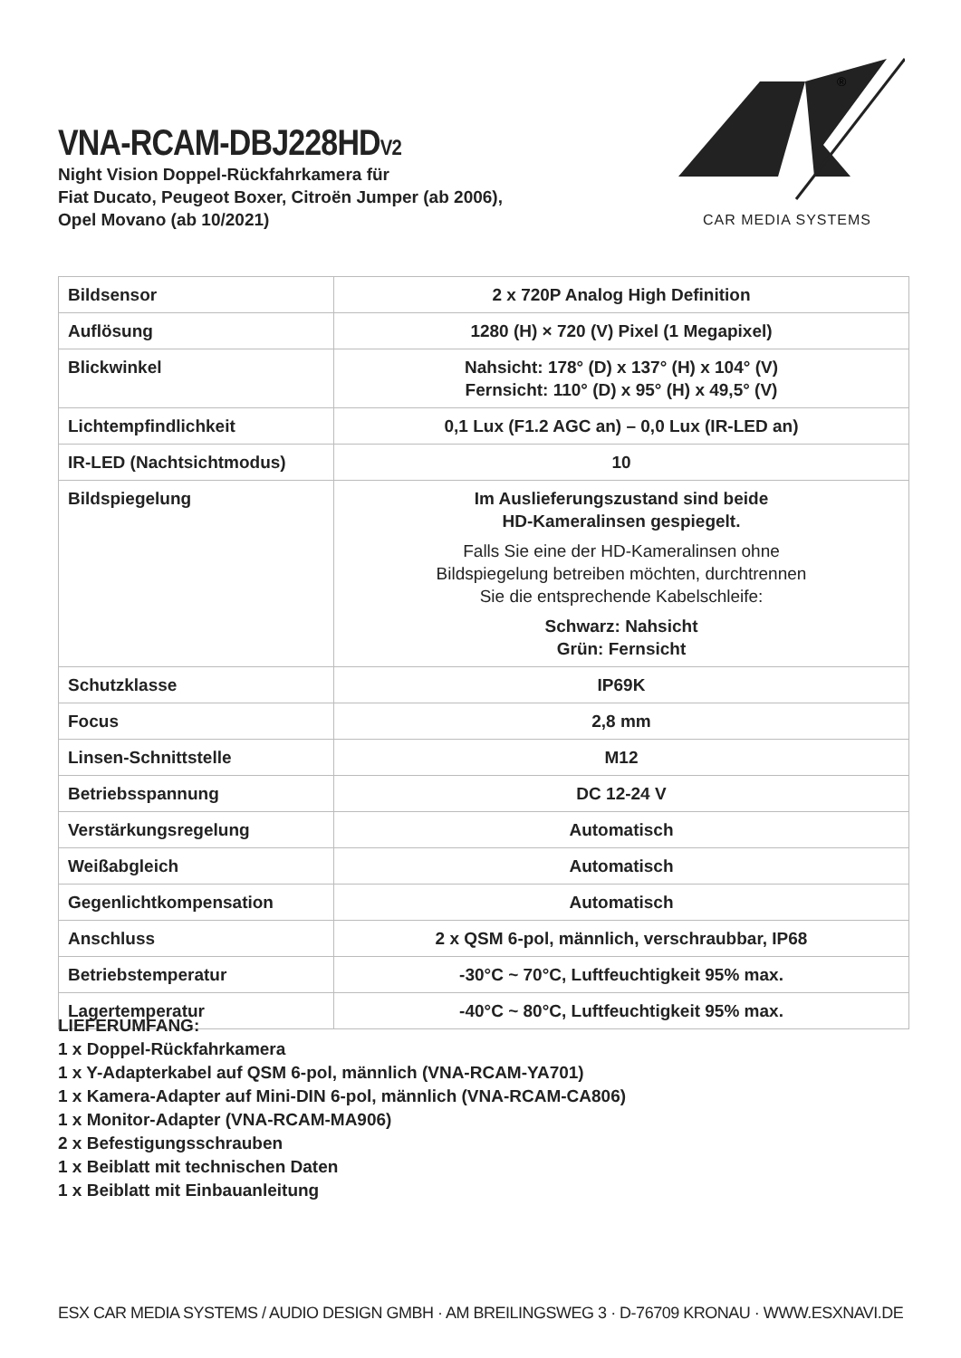VNA-RCAM-DBJ228HDV2
Night Vision Doppel-Rückfahrkamera für
Fiat Ducato, Peugeot Boxer, Citroën Jumper (ab 2006),
Opel Movano (ab 10/2021)
®
CAR MEDIA SYSTEMS
| Bildsensor | 2 x 720P Analog High Definition |
| Auflösung | 1280 (H) × 720 (V) Pixel (1 Megapixel) |
| Blickwinkel | Nahsicht: 178° (D) x 137° (H) x 104° (V) Fernsicht: 110° (D) x 95° (H) x 49,5° (V) |
| Lichtempfindlichkeit | 0,1 Lux (F1.2 AGC an) – 0,0 Lux (IR-LED an) |
| IR-LED (Nachtsichtmodus) | 10 |
| Bildspiegelung | Im Auslieferungszustand sind beide HD-Kameralinsen gespiegelt. Falls Sie eine der HD-Kameralinsen ohne Bildspiegelung betreiben möchten, durchtrennen Sie die entsprechende Kabelschleife: Schwarz: Nahsicht Grün: Fernsicht |
| Schutzklasse | IP69K |
| Focus | 2,8 mm |
| Linsen-Schnittstelle | M12 |
| Betriebsspannung | DC 12-24 V |
| Verstärkungsregelung | Automatisch |
| Weißabgleich | Automatisch |
| Gegenlichtkompensation | Automatisch |
| Anschluss | 2 x QSM 6-pol, männlich, verschraubbar, IP68 |
| Betriebstemperatur | -30°C ~ 70°C, Luftfeuchtigkeit 95% max. |
| Lagertemperatur | -40°C ~ 80°C, Luftfeuchtigkeit 95% max. |
LIEFERUMFANG:
1 x Doppel-Rückfahrkamera
1 x Y-Adapterkabel auf QSM 6-pol, männlich (VNA-RCAM-YA701)
1 x Kamera-Adapter auf Mini-DIN 6-pol, männlich (VNA-RCAM-CA806)
1 x Monitor-Adapter (VNA-RCAM-MA906)
2 x Befestigungsschrauben
1 x Beiblatt mit technischen Daten
1 x Beiblatt mit Einbauanleitung
ESX CAR MEDIA SYSTEMS / AUDIO DESIGN GMBH · AM BREILINGSWEG 3 · D-76709 KRONAU · WWW.ESXNAVI.DE